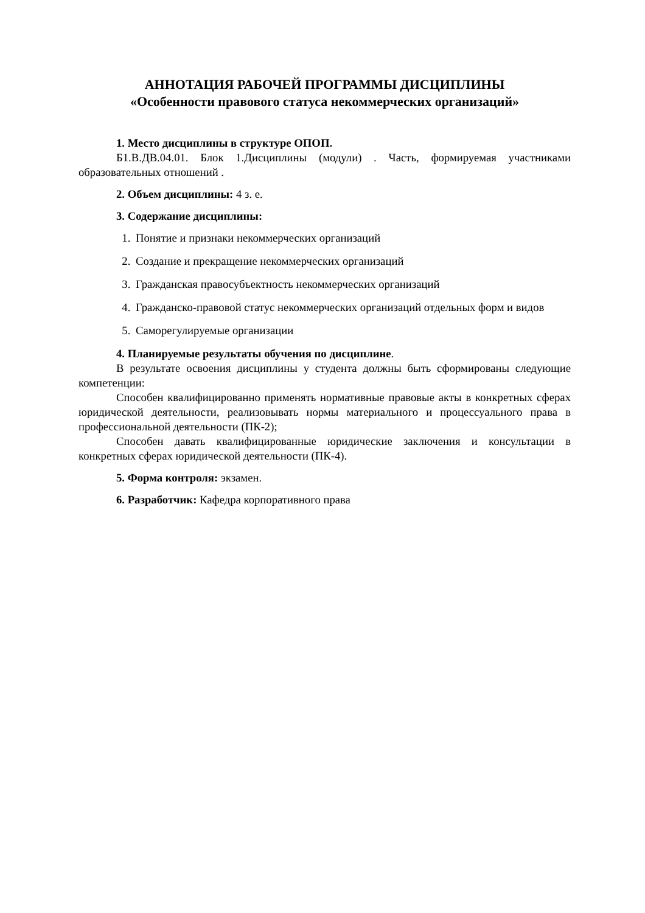АННОТАЦИЯ РАБОЧЕЙ ПРОГРАММЫ ДИСЦИПЛИНЫ
«Особенности правового статуса некоммерческих организаций»
1. Место дисциплины в структуре ОПОП.
Б1.В.ДВ.04.01. Блок 1.Дисциплины (модули) . Часть, формируемая участниками образовательных отношений .
2. Объем дисциплины: 4 з. е.
3. Содержание дисциплины:
1. Понятие и признаки некоммерческих организаций
2. Создание и прекращение некоммерческих организаций
3. Гражданская правосубъектность некоммерческих организаций
4. Гражданско-правовой статус некоммерческих организаций отдельных форм и видов
5. Саморегулируемые организации
4. Планируемые результаты обучения по дисциплине.
В результате освоения дисциплины у студента должны быть сформированы следующие компетенции:
Способен квалифицированно применять нормативные правовые акты в конкретных сферах юридической деятельности, реализовывать нормы материального и процессуального права в профессиональной деятельности (ПК-2);
Способен давать квалифицированные юридические заключения и консультации в конкретных сферах юридической деятельности (ПК-4).
5. Форма контроля: экзамен.
6. Разработчик: Кафедра корпоративного права